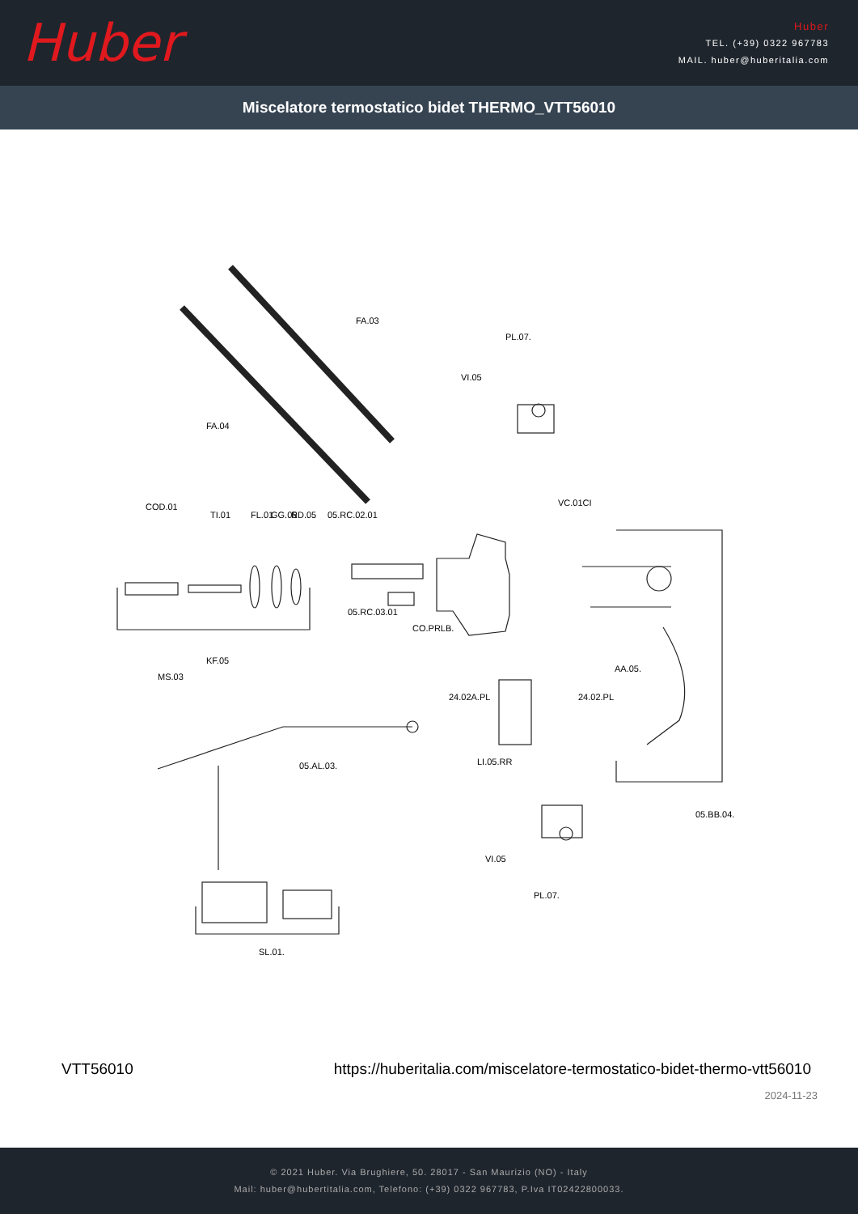Huber
Huber
TEL. (+39) 0322 967783
MAIL. huber@huberitalia.com
Miscelatore termostatico bidet THERMO_VTT56010
FA.03
FA.04
PL.07.
VI.05
VC.01CI
COD.01
TI.01 FL.01 GG.05 RD.05 05.RC.02.01
05.RC.03.01
CO.PRLB.
AA.05.
KF.05
MS.03
24.02A.PL 24.02.PL
05.AL.03. LI.05.RR
05.BB.04.
VI.05
PL.07.
SL.01.
VTT56010 https://huberitalia.com/miscelatore-termostatico-bidet-thermo-vtt56010
2024-11-23
© 2021 Huber. Via Brughiere, 50. 28017 - San Maurizio (NO) - Italy
Mail: huber@hubertitalia.com, Telefono: (+39) 0322 967783, P.Iva IT02422800033.